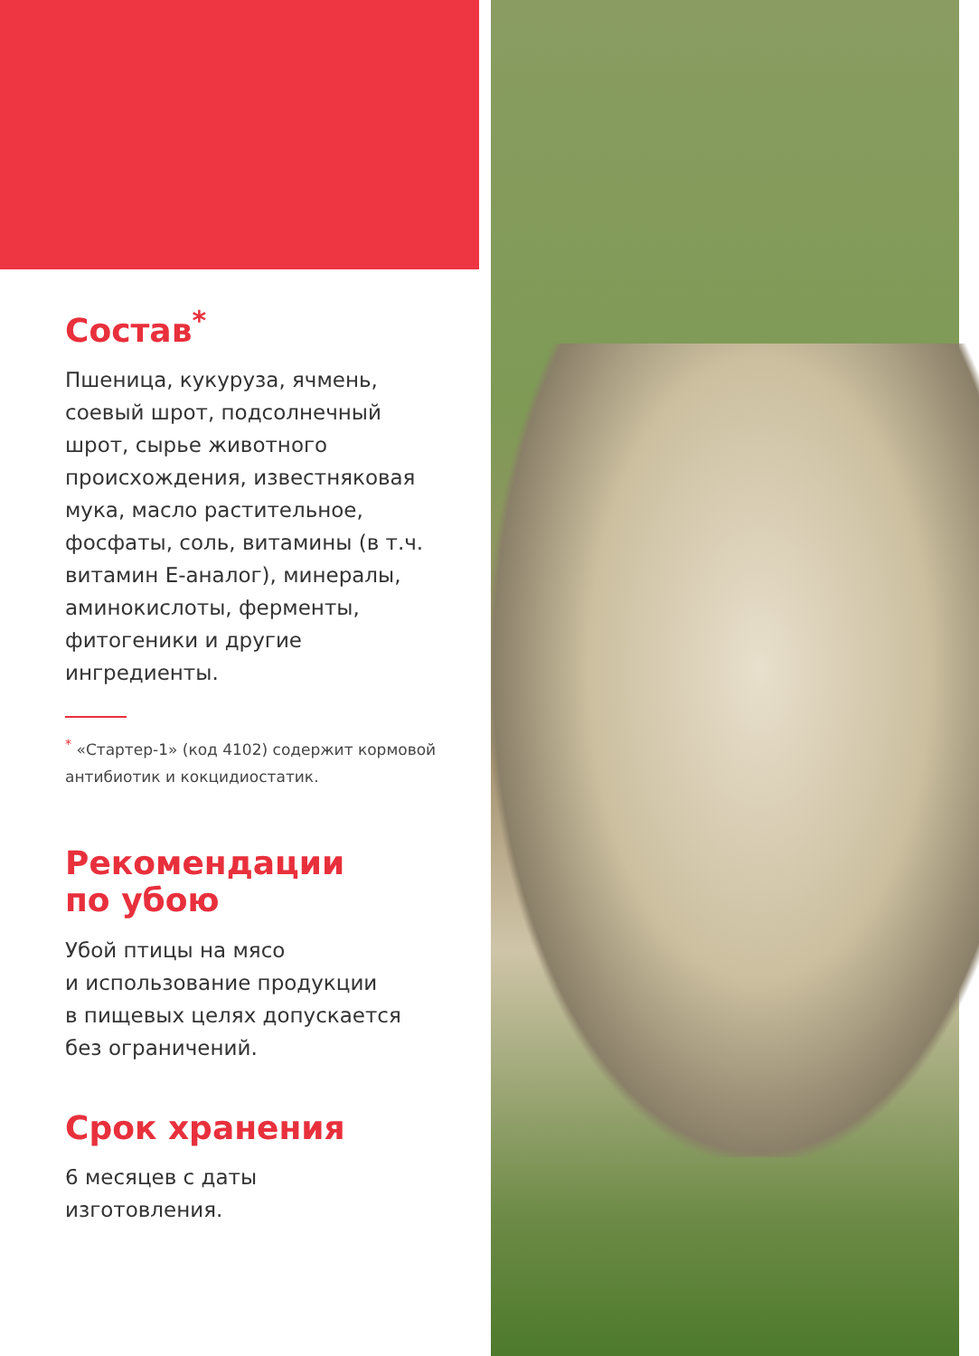Состав<sup>*</sup>
Пшеница, кукуруза, ячмень, соевый шрот, подсолнечный шрот, сырье животного происхождения, известняковая мука, масло растительное, фосфаты, соль, витамины (в т.ч. витамин Е-аналог), минералы, аминокислоты, ферменты, фитогеники и другие ингредиенты.
<sup>*</sup> «Стартер-1» (код 4102) содержит кормовой антибиотик и кокцидиостатик.
Рекомендации
по убою
Убой птицы на мясо
и использование продукции
в пищевых целях допускается
без ограничений.
Срок хранения
6 месяцев с даты
изготовления.